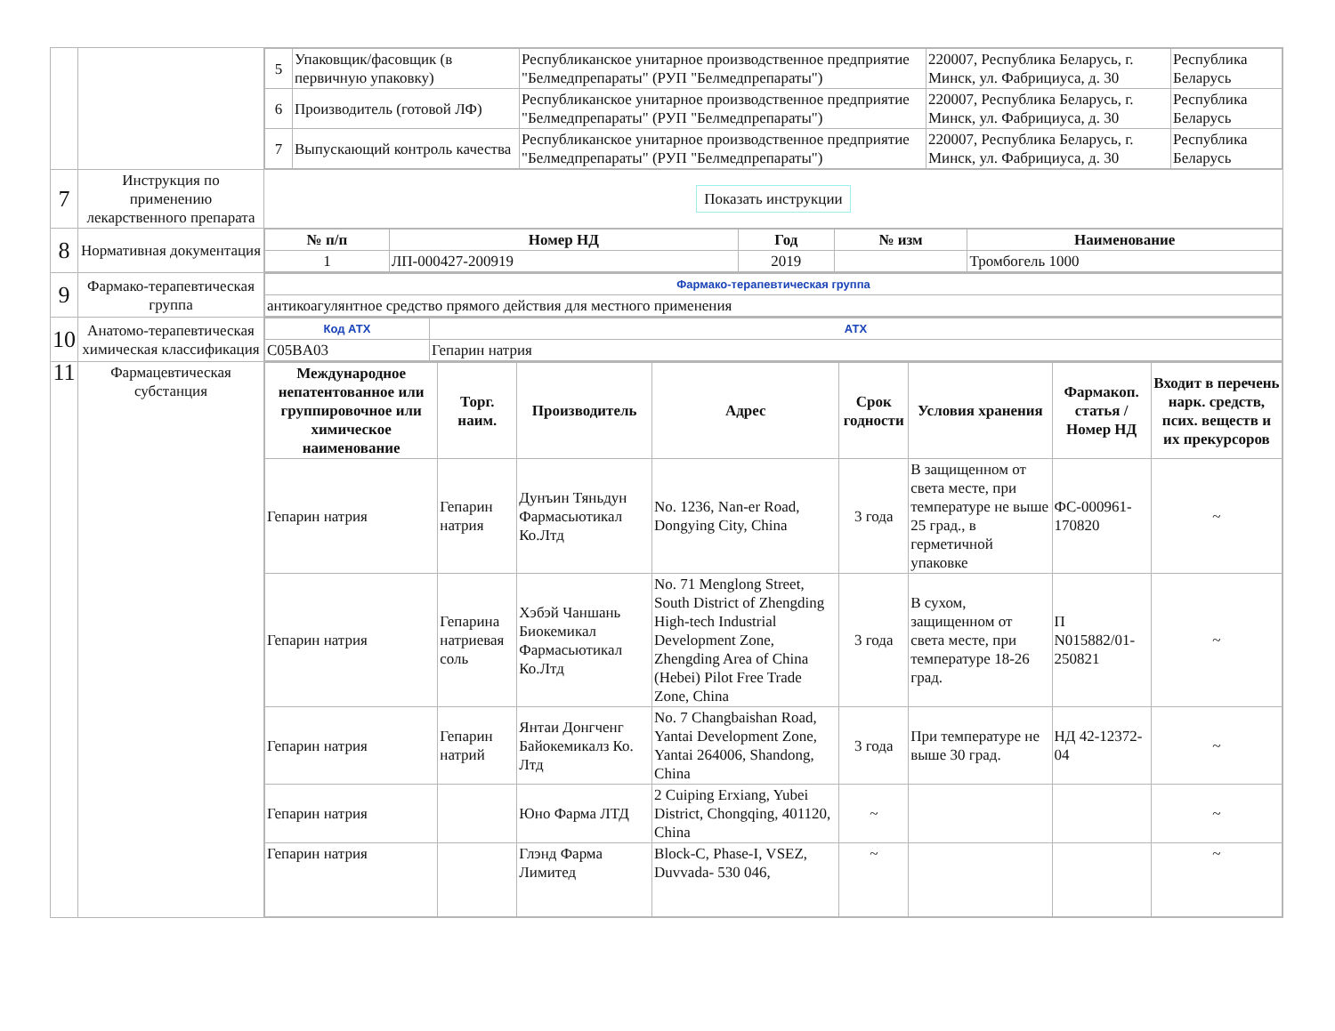| | | / 5 / Упаковщик/фасовщик (в первичную упаковку) / Республиканское унитарное производственное предприятие "Белмедпрепараты" (РУП "Белмедпрепараты") / 220007, Республика Беларусь, г. Минск, ул. Фабрициуса, д. 30 / Республика Беларусь / / 6 / Производитель (готовой ЛФ) / Республиканское унитарное производственное предприятие "Белмедпрепараты" (РУП "Белмедпрепараты") / 220007, Республика Беларусь, г. Минск, ул. Фабрициуса, д. 30 / Республика Беларусь / / 7 / Выпускающий контроль качества / Республиканское унитарное производственное предприятие "Белмедпрепараты" (РУП "Белмедпрепараты") / 220007, Республика Беларусь, г. Минск, ул. Фабрициуса, д. 30 / Республика Беларусь / |
| 7 | Инструкция по применению лекарственного препарата | Показать инструкции |
| 8 | Нормативная документация | / № п/п / Номер НД / Год / № изм / Наименование / / --- / --- / --- / --- / --- / / 1 / ЛП-000427-200919 / 2019 / / Тромбогель 1000 / |
| 9 | Фармако-терапевтическая группа | / Фармако-терапевтическая группа / / антикоагулянтное средство прямого действия для местного применения / |
| 10 | Анатомо-терапевтическая химическая классификация | / Код АТХ / АТХ / / C05BA03 / Гепарин натрия / |
| 11 | Фармацевтическая субстанция | / Международное непатентованное или группировочное или химическое наименование / Торг. наим. / Производитель / Адрес / Срок годности / Условия хранения / Фармакоп. статья / Номер НД / Входит в перечень нарк. средств, псих. веществ и их прекурсоров / / --- / --- / --- / --- / --- / --- / --- / --- / / Гепарин натрия / Гепарин натрия / Дунъин Тяньдун Фармасьютикал Ко.Лтд / No. 1236, Nan-er Road, Dongying City, China / 3 года / В защищенном от света месте, при температуре не выше 25 град., в герметичной упаковке / ФС-000961-170820 / ~ / / Гепарин натрия / Гепарина натриевая соль / Хэбэй Чаншань Биокемикал Фармасьютикал Ко.Лтд / No. 71 Menglong Street, South District of Zhengding High-tech Industrial Development Zone, Zhengding Area of China (Hebei) Pilot Free Trade Zone, China / 3 года / В сухом, защищенном от света месте, при температуре 18-26 град. / П N015882/01-250821 / ~ / / Гепарин натрия / Гепарин натрий / Янтаи Донгченг Байокемикалз Ко. Лтд / No. 7 Changbaishan Road, Yantai Development Zone, Yantai 264006, Shandong, China / 3 года / При температуре не выше 30 град. / НД 42-12372-04 / ~ / / Гепарин натрия / / Юно Фарма ЛТД / 2 Cuiping Erxiang, Yubei District, Chongqing, 401120, China / ~ / / / ~ / / Гепарин натрия / / Глэнд Фарма Лимитед / Block-C, Phase-I, VSEZ, Duvvada- 530 046, / ~ / / / ~ / |